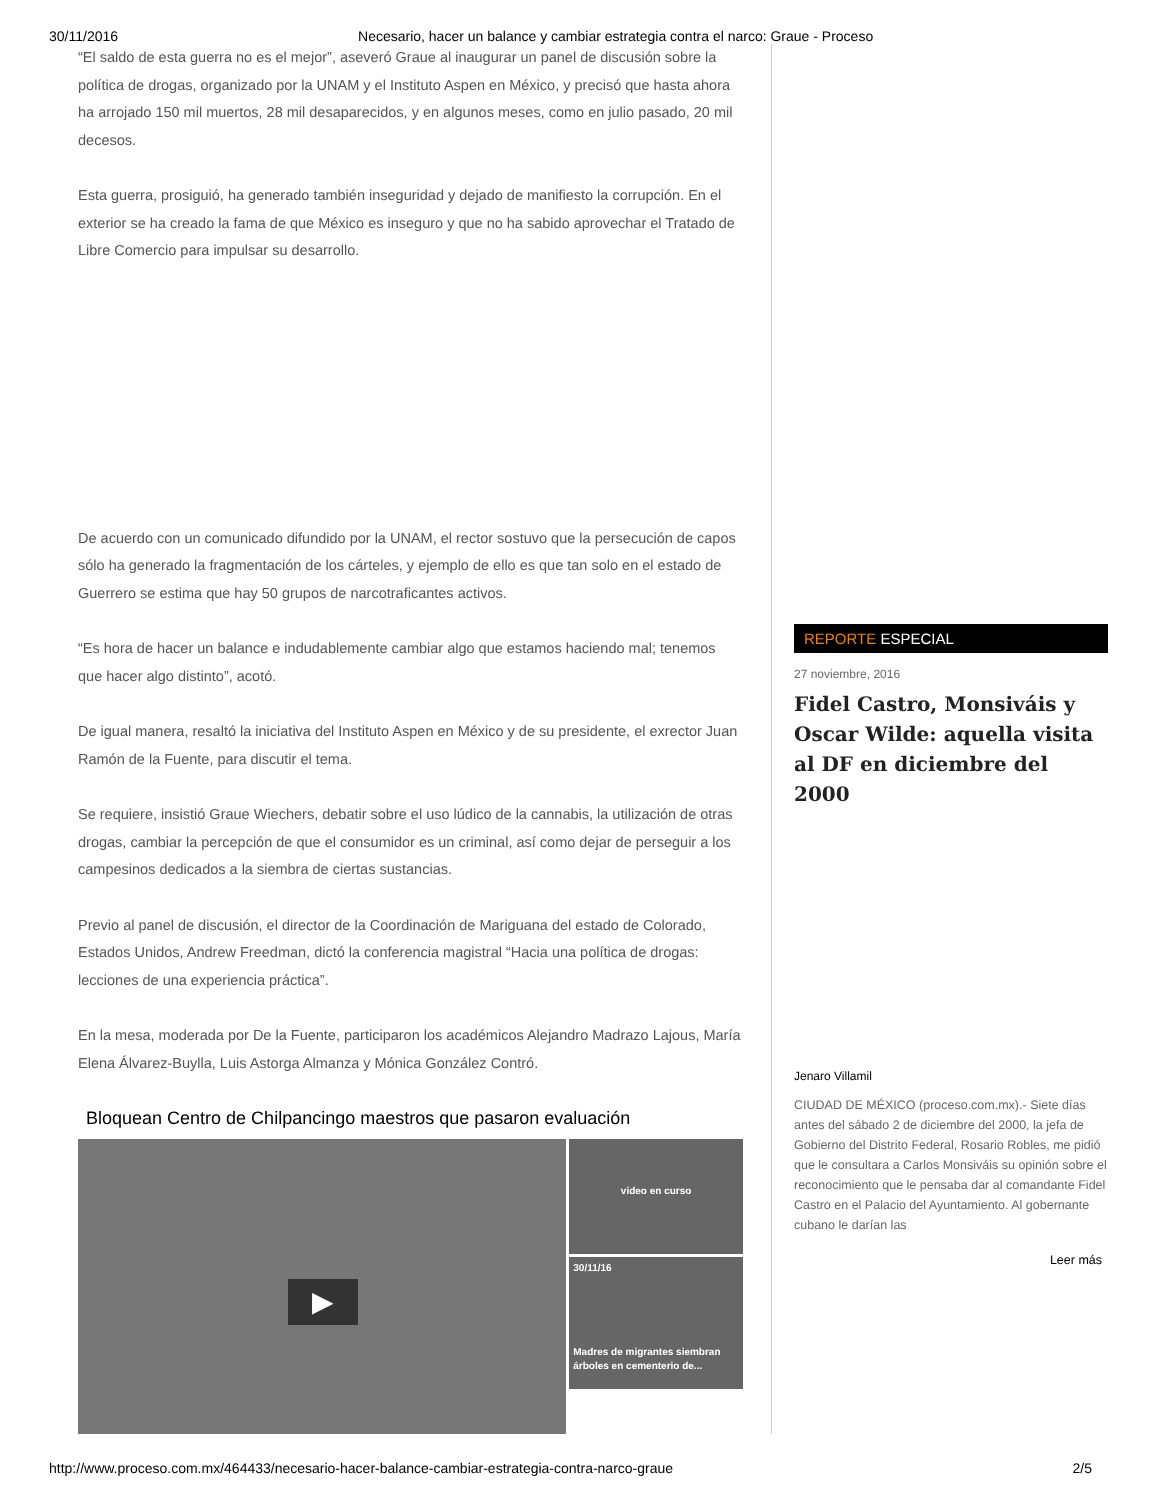30/11/2016 Necesario, hacer un balance y cambiar estrategia contra el narco: Graue - Proceso
“El saldo de esta guerra no es el mejor”, aseveró Graue al inaugurar un panel de discusión sobre la política de drogas, organizado por la UNAM y el Instituto Aspen en México, y precisó que hasta ahora ha arrojado 150 mil muertos, 28 mil desaparecidos, y en algunos meses, como en julio pasado, 20 mil decesos.
Esta guerra, prosiguió, ha generado también inseguridad y dejado de manifiesto la corrupción. En el exterior se ha creado la fama de que México es inseguro y que no ha sabido aprovechar el Tratado de Libre Comercio para impulsar su desarrollo.
De acuerdo con un comunicado difundido por la UNAM, el rector sostuvo que la persecución de capos sólo ha generado la fragmentación de los cárteles, y ejemplo de ello es que tan solo en el estado de Guerrero se estima que hay 50 grupos de narcotraficantes activos.
“Es hora de hacer un balance e indudablemente cambiar algo que estamos haciendo mal; tenemos que hacer algo distinto”, acotó.
De igual manera, resaltó la iniciativa del Instituto Aspen en México y de su presidente, el exrector Juan Ramón de la Fuente, para discutir el tema.
Se requiere, insistió Graue Wiechers, debatir sobre el uso lúdico de la cannabis, la utilización de otras drogas, cambiar la percepción de que el consumidor es un criminal, así como dejar de perseguir a los campesinos dedicados a la siembra de ciertas sustancias.
Previo al panel de discusión, el director de la Coordinación de Mariguana del estado de Colorado, Estados Unidos, Andrew Freedman, dictó la conferencia magistral “Hacia una política de drogas: lecciones de una experiencia práctica”.
En la mesa, moderada por De la Fuente, participaron los académicos Alejandro Madrazo Lajous, María Elena Álvarez-Buylla, Luis Astorga Almanza y Mónica González Contró.
Bloquean Centro de Chilpancingo maestros que pasaron evaluación
▶
video en curso
30/11/16
Madres de migrantes siembran árboles en cementerio de...
REPORTE ESPECIAL
27 noviembre, 2016
Fidel Castro, Monsiváis y Oscar Wilde: aquella visita al DF en diciembre del 2000
Jenaro Villamil
CIUDAD DE MÉXICO (proceso.com.mx).- Siete días antes del sábado 2 de diciembre del 2000, la jefa de Gobierno del Distrito Federal, Rosario Robles, me pidió que le consultara a Carlos Monsiváis su opinión sobre el reconocimiento que le pensaba dar al comandante Fidel Castro en el Palacio del Ayuntamiento. Al gobernante cubano le darían las
Leer más
http://www.proceso.com.mx/464433/necesario-hacer-balance-cambiar-estrategia-contra-narco-graue 2/5